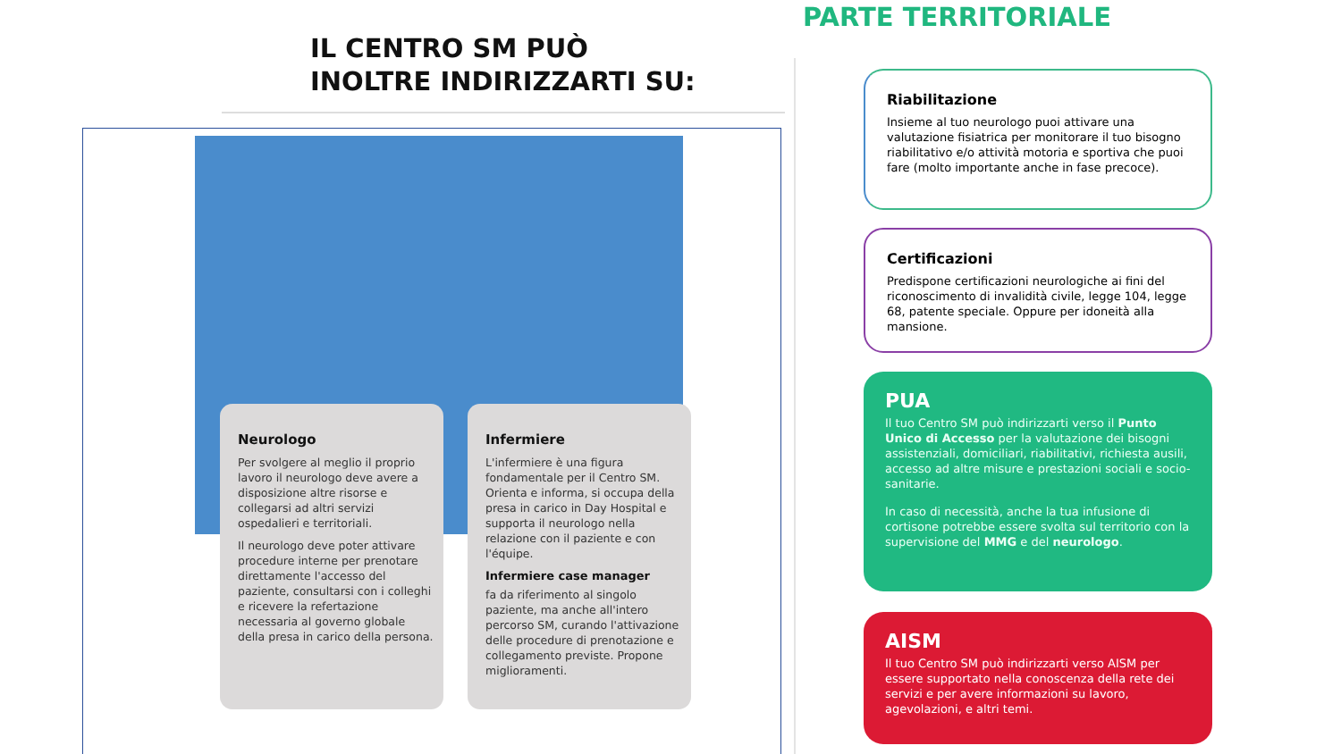IL CENTRO SM PUÒ
INOLTRE INDIRIZZARTI SU:
Neurologo
Per svolgere al meglio il proprio lavoro il neurologo deve avere a disposizione altre risorse e collegarsi ad altri servizi ospedalieri e territoriali.
Il neurologo deve poter attivare procedure interne per prenotare direttamente l'accesso del paziente, consultarsi con i colleghi e ricevere la refertazione necessaria al governo globale della presa in carico della persona.
Infermiere
L'infermiere è una figura fondamentale per il Centro SM. Orienta e informa, si occupa della presa in carico in Day Hospital e supporta il neurologo nella relazione con il paziente e con l'équipe.
Infermiere case manager
fa da riferimento al singolo paziente, ma anche all'intero percorso SM, curando l'attivazione delle procedure di prenotazione e collegamento previste. Propone miglioramenti.
PARTE TERRITORIALE
Riabilitazione
Insieme al tuo neurologo puoi attivare una valutazione fisiatrica per monitorare il tuo bisogno riabilitativo e/o attività motoria e sportiva che puoi fare (molto importante anche in fase precoce).
Certificazioni
Predispone certificazioni neurologiche ai fini del riconoscimento di invalidità civile, legge 104, legge 68, patente speciale. Oppure per idoneità alla mansione.
PUA
Il tuo Centro SM può indirizzarti verso il Punto Unico di Accesso per la valutazione dei bisogni assistenziali, domiciliari, riabilitativi, richiesta ausili, accesso ad altre misure e prestazioni sociali e socio-sanitarie.
In caso di necessità, anche la tua infusione di cortisone potrebbe essere svolta sul territorio con la supervisione del MMG e del neurologo.
AISM
Il tuo Centro SM può indirizzarti verso AISM per essere supportato nella conoscenza della rete dei servizi e per avere informazioni su lavoro, agevolazioni, e altri temi.